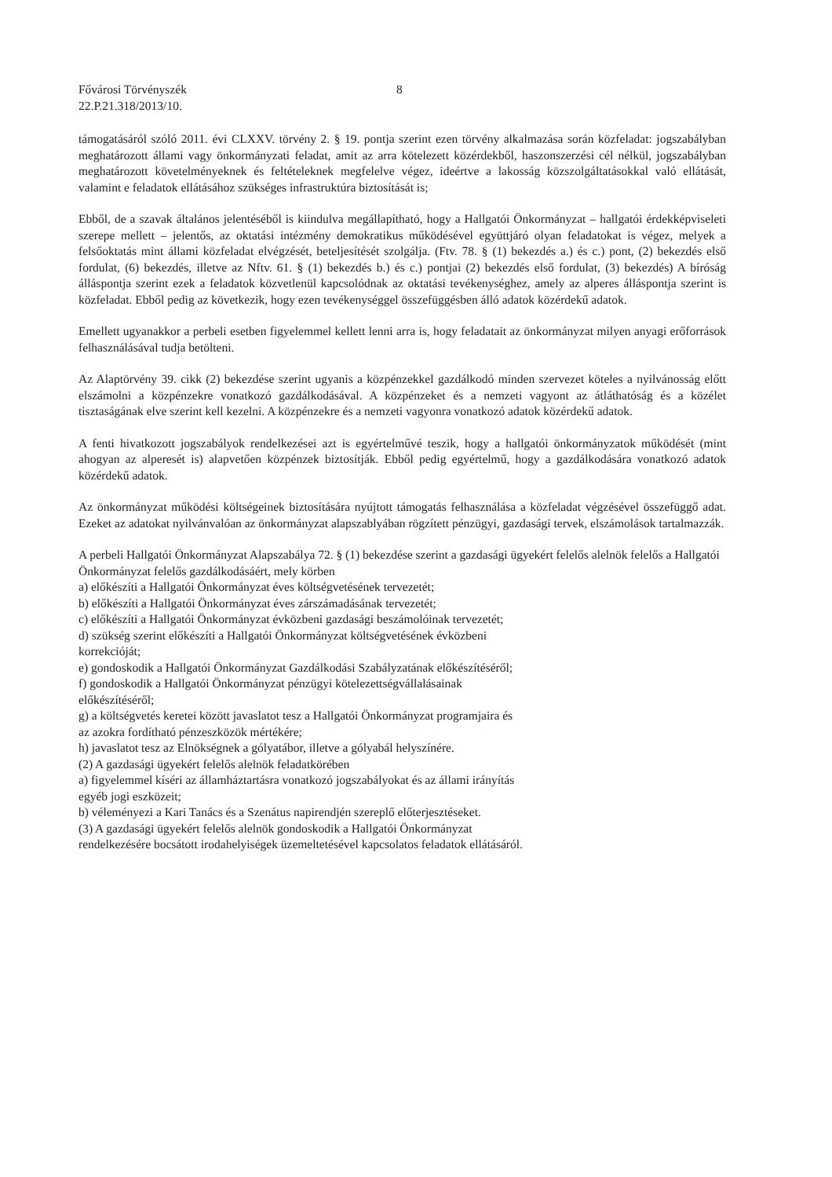Fővárosi Törvényszék
22.P.21.318/2013/10.
8
támogatásáról szóló 2011. évi CLXXV. törvény 2. § 19. pontja szerint ezen törvény alkalmazása során közfeladat: jogszabályban meghatározott állami vagy önkormányzati feladat, amit az arra kötelezett közérdekből, haszonszerzési cél nélkül, jogszabályban meghatározott követelményeknek és feltételeknek megfelelve végez, ideértve a lakosság közszolgáltatásokkal való ellátását, valamint e feladatok ellátásához szükséges infrastruktúra biztosítását is;
Ebből, de a szavak általános jelentéséből is kiindulva megállapítható, hogy a Hallgatói Önkormányzat – hallgatói érdekképviseleti szerepe mellett – jelentős, az oktatási intézmény demokratikus működésével együttjáró olyan feladatokat is végez, melyek a felsőoktatás mint állami közfeladat elvégzését, beteljesítését szolgálja. (Ftv. 78. § (1) bekezdés a.) és c.) pont, (2) bekezdés első fordulat, (6) bekezdés, illetve az Nftv. 61. § (1) bekezdés b.) és c.) pontjai (2) bekezdés első fordulat, (3) bekezdés) A bíróság álláspontja szerint ezek a feladatok közvetlenül kapcsolódnak az oktatási tevékenységhez, amely az alperes álláspontja szerint is közfeladat. Ebből pedig az következik, hogy ezen tevékenységgel összefüggésben álló adatok közérdekű adatok.
Emellett ugyanakkor a perbeli esetben figyelemmel kellett lenni arra is, hogy feladatait az önkormányzat milyen anyagi erőforrások felhasználásával tudja betölteni.
Az Alaptörvény 39. cikk (2) bekezdése szerint ugyanis a közpénzekkel gazdálkodó minden szervezet köteles a nyilvánosság előtt elszámolni a közpénzekre vonatkozó gazdálkodásával. A közpénzeket és a nemzeti vagyont az átláthatóság és a közélet tisztaságának elve szerint kell kezelni. A közpénzekre és a nemzeti vagyonra vonatkozó adatok közérdekű adatok.
A fenti hivatkozott jogszabályok rendelkezései azt is egyértelművé teszik, hogy a hallgatói önkormányzatok működését (mint ahogyan az alperesét is) alapvetően közpénzek biztosítják. Ebből pedig egyértelmű, hogy a gazdálkodására vonatkozó adatok közérdekű adatok.
Az önkormányzat működési költségeinek biztosítására nyújtott támogatás felhasználása a közfeladat végzésével összefüggő adat. Ezeket az adatokat nyilvánvalóan az önkormányzat alapszablyában rögzített pénzügyi, gazdasági tervek, elszámolások tartalmazzák.
A perbeli Hallgatói Önkormányzat Alapszabálya 72. § (1) bekezdése szerint a gazdasági ügyekért felelős alelnök felelős a Hallgatói Önkormányzat felelős gazdálkodásáért, mely körben
a) előkészíti a Hallgatói Önkormányzat éves költségvetésének tervezetét;
b) előkészíti a Hallgatói Önkormányzat éves zárszámadásának tervezetét;
c) előkészíti a Hallgatói Önkormányzat évközbeni gazdasági beszámolóinak tervezetét;
d) szükség szerint előkészíti a Hallgatói Önkormányzat költségvetésének évközbeni
korrekcióját;
e) gondoskodik a Hallgatói Önkormányzat Gazdálkodási Szabályzatának előkészítéséről;
f) gondoskodik a Hallgatói Önkormányzat pénzügyi kötelezettségvállalásainak
előkészítéséről;
g) a költségvetés keretei között javaslatot tesz a Hallgatói Önkormányzat programjaira és
az azokra fordítható pénzeszközök mértékére;
h) javaslatot tesz az Elnökségnek a gólyatábor, illetve a gólyabál helyszínére.
(2) A gazdasági ügyekért felelős alelnök feladatkörében
a) figyelemmel kíséri az államháztartásra vonatkozó jogszabályokat és az állami irányítás
egyéb jogi eszközeit;
b) véleményezi a Kari Tanács és a Szenátus napirendjén szereplő előterjesztéseket.
(3) A gazdasági ügyekért felelős alelnök gondoskodik a Hallgatói Önkormányzat
rendelkezésére bocsátott irodahelyiségek üzemeltetésével kapcsolatos feladatok ellátásáról.